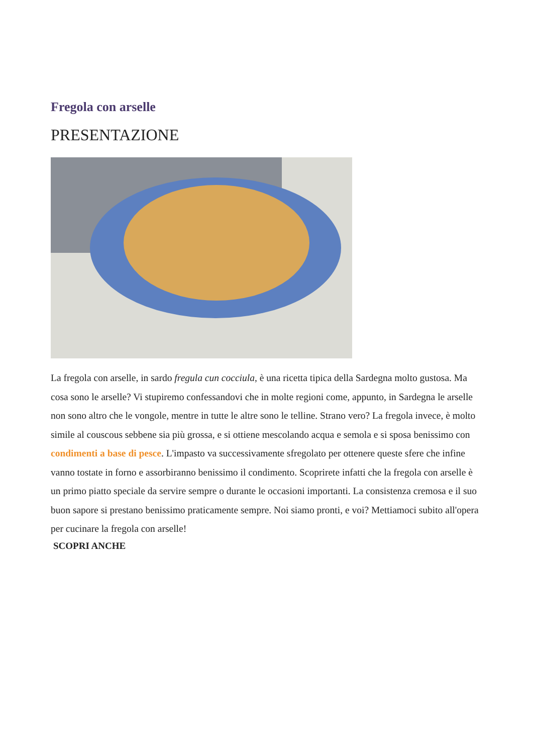Fregola con arselle
PRESENTAZIONE
La fregola con arselle, in sardo fregula cun cocciula, è una ricetta tipica della Sardegna molto gustosa. Ma cosa sono le arselle? Vi stupiremo confessandovi che in molte regioni come, appunto, in Sardegna le arselle non sono altro che le vongole, mentre in tutte le altre sono le telline. Strano vero? La fregola invece, è molto simile al couscous sebbene sia più grossa, e si ottiene mescolando acqua e semola e si sposa benissimo con condimenti a base di pesce. L'impasto va successivamente sfregolato per ottenere queste sfere che infine vanno tostate in forno e assorbiranno benissimo il condimento. Scoprirete infatti che la fregola con arselle è un primo piatto speciale da servire sempre o durante le occasioni importanti. La consistenza cremosa e il suo buon sapore si prestano benissimo praticamente sempre. Noi siamo pronti, e voi? Mettiamoci subito all'opera per cucinare la fregola con arselle!
SCOPRI ANCHE